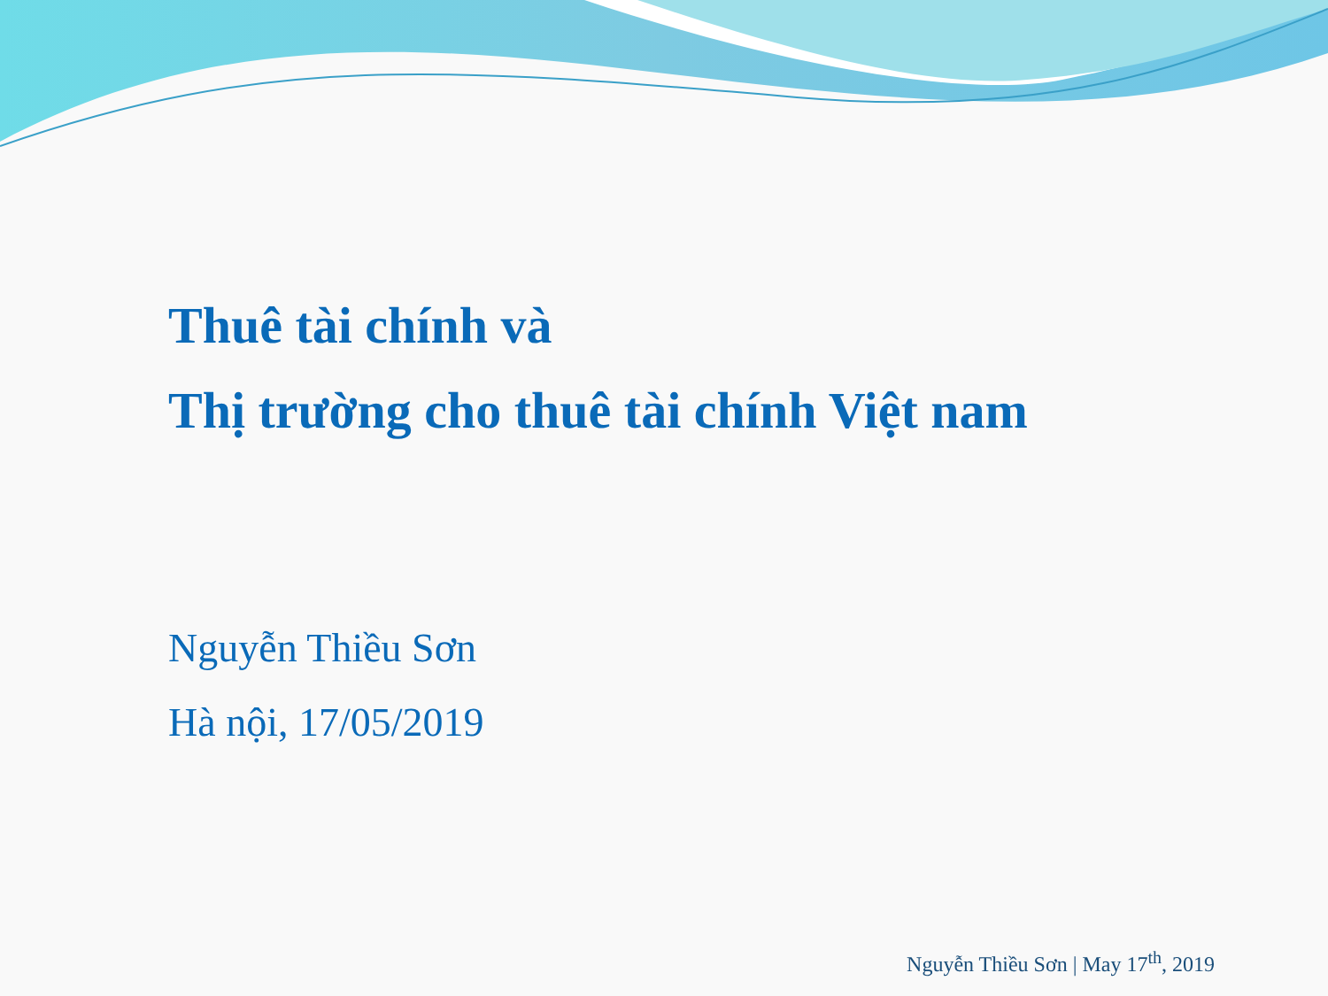Thuê tài chính và
Thị trường cho thuê tài chính Việt nam
Nguyễn Thiều Sơn
Hà nội, 17/05/2019
Nguyễn Thiều Sơn | May 17<sup>th</sup>, 2019